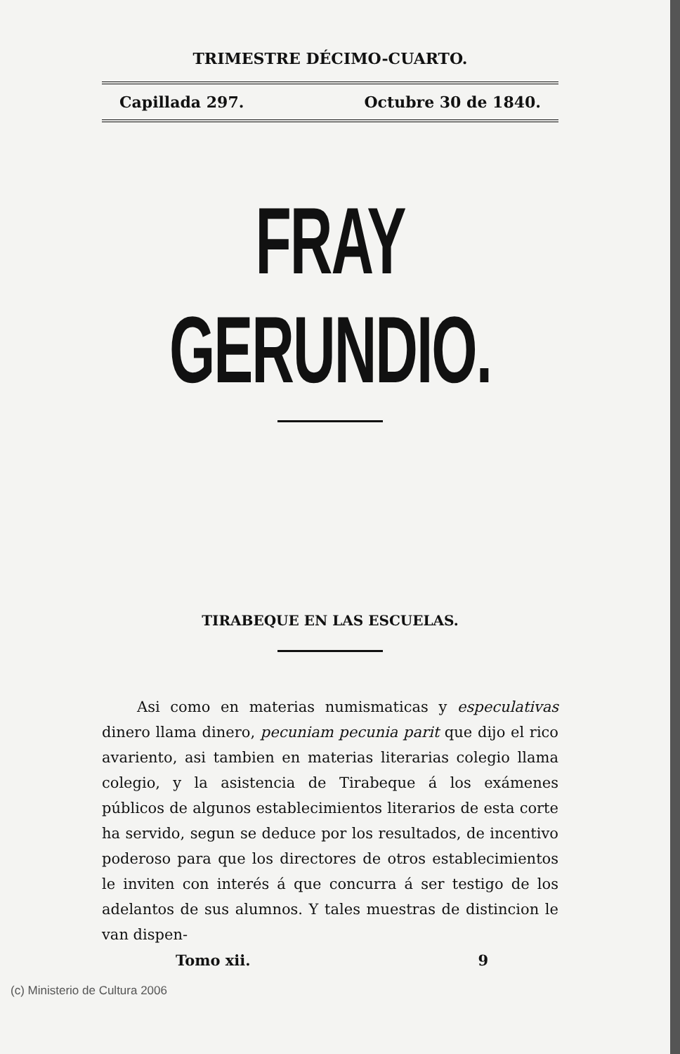TRIMESTRE DÉCIMO-CUARTO.
Capillada 297. Octubre 30 de 1840.
FRAY GERUNDIO.
TIRABEQUE EN LAS ESCUELAS.
Asi como en materias numismaticas y especulativas dinero llama dinero, pecuniam pecunia parit que dijo el rico avariento, asi tambien en materias literarias colegio llama colegio, y la asistencia de Tirabeque á los exámenes públicos de algunos establecimientos literarios de esta corte ha servido, segun se deduce por los resultados, de incentivo poderoso para que los directores de otros establecimientos le inviten con interés á que concurra á ser testigo de los adelantos de sus alumnos. Y tales muestras de distincion le van dispen-
Tomo xii. 9
(c) Ministerio de Cultura 2006